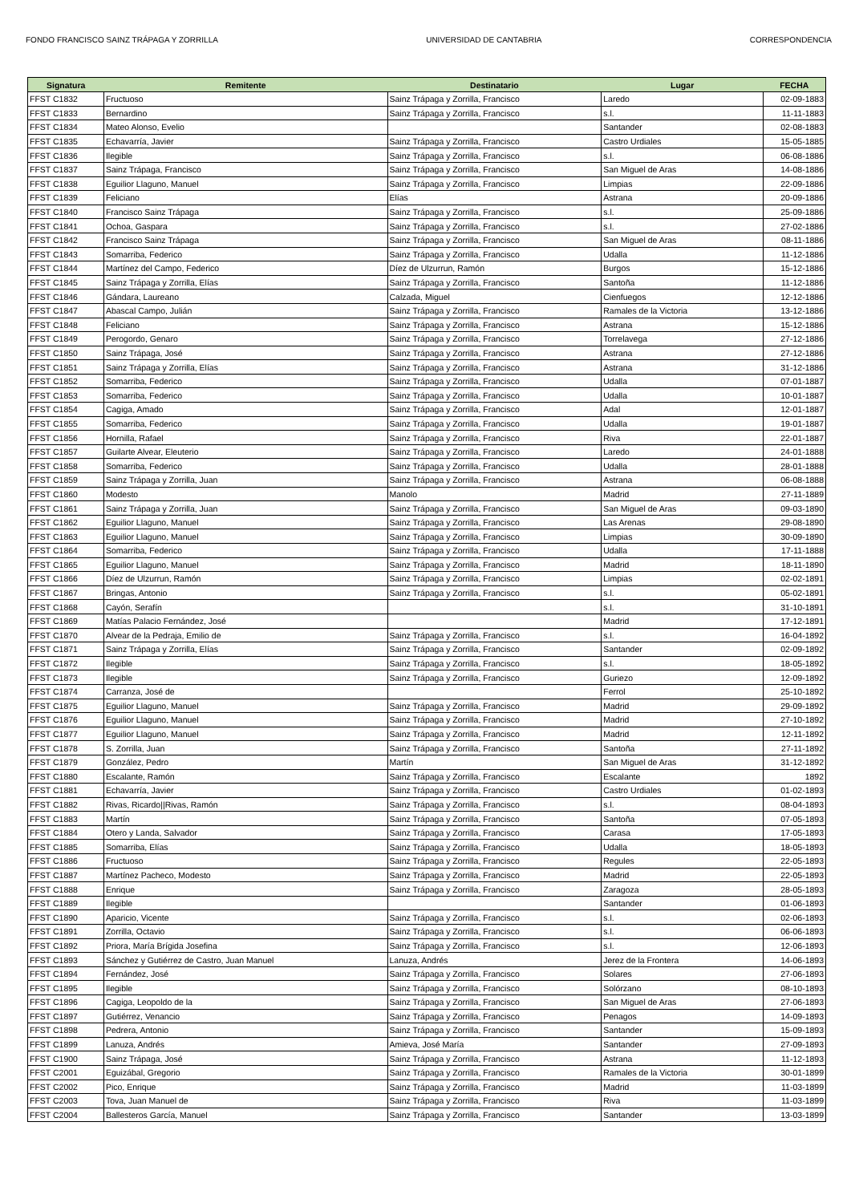FONDO FRANCISCO SAINZ TRÁPAGA Y ZORRILLA UNIVERSIDAD DE CANTABRIA CORRESPONDENCIA
| Signatura | Remitente | Destinatario | Lugar | FECHA |
| --- | --- | --- | --- | --- |
| FFST C1832 | Fructuoso | Sainz Trápaga y Zorrilla, Francisco | Laredo | 02-09-1883 |
| FFST C1833 | Bernardino | Sainz Trápaga y Zorrilla, Francisco | s.l. | 11-11-1883 |
| FFST C1834 | Mateo Alonso, Evelio | | Santander | 02-08-1883 |
| FFST C1835 | Echavarría, Javier | Sainz Trápaga y Zorrilla, Francisco | Castro Urdiales | 15-05-1885 |
| FFST C1836 | Ilegible | Sainz Trápaga y Zorrilla, Francisco | s.l. | 06-08-1886 |
| FFST C1837 | Sainz Trápaga, Francisco | Sainz Trápaga y Zorrilla, Francisco | San Miguel de Aras | 14-08-1886 |
| FFST C1838 | Eguilior Llaguno, Manuel | Sainz Trápaga y Zorrilla, Francisco | Limpias | 22-09-1886 |
| FFST C1839 | Feliciano | Elías | Astrana | 20-09-1886 |
| FFST C1840 | Francisco Sainz Trápaga | Sainz Trápaga y Zorrilla, Francisco | s.l. | 25-09-1886 |
| FFST C1841 | Ochoa, Gaspara | Sainz Trápaga y Zorrilla, Francisco | s.l. | 27-02-1886 |
| FFST C1842 | Francisco Sainz Trápaga | Sainz Trápaga y Zorrilla, Francisco | San Miguel de Aras | 08-11-1886 |
| FFST C1843 | Somarriba, Federico | Sainz Trápaga y Zorrilla, Francisco | Udalla | 11-12-1886 |
| FFST C1844 | Martínez del Campo, Federico | Díez de Ulzurrun, Ramón | Burgos | 15-12-1886 |
| FFST C1845 | Sainz Trápaga y Zorrilla, Elías | Sainz Trápaga y Zorrilla, Francisco | Santoña | 11-12-1886 |
| FFST C1846 | Gándara, Laureano | Calzada, Miguel | Cienfuegos | 12-12-1886 |
| FFST C1847 | Abascal Campo, Julián | Sainz Trápaga y Zorrilla, Francisco | Ramales de la Victoria | 13-12-1886 |
| FFST C1848 | Feliciano | Sainz Trápaga y Zorrilla, Francisco | Astrana | 15-12-1886 |
| FFST C1849 | Perogordo, Genaro | Sainz Trápaga y Zorrilla, Francisco | Torrelavega | 27-12-1886 |
| FFST C1850 | Sainz Trápaga, José | Sainz Trápaga y Zorrilla, Francisco | Astrana | 27-12-1886 |
| FFST C1851 | Sainz Trápaga y Zorrilla, Elías | Sainz Trápaga y Zorrilla, Francisco | Astrana | 31-12-1886 |
| FFST C1852 | Somarriba, Federico | Sainz Trápaga y Zorrilla, Francisco | Udalla | 07-01-1887 |
| FFST C1853 | Somarriba, Federico | Sainz Trápaga y Zorrilla, Francisco | Udalla | 10-01-1887 |
| FFST C1854 | Cagiga, Amado | Sainz Trápaga y Zorrilla, Francisco | Adal | 12-01-1887 |
| FFST C1855 | Somarriba, Federico | Sainz Trápaga y Zorrilla, Francisco | Udalla | 19-01-1887 |
| FFST C1856 | Hornilla, Rafael | Sainz Trápaga y Zorrilla, Francisco | Riva | 22-01-1887 |
| FFST C1857 | Guilarte Alvear, Eleuterio | Sainz Trápaga y Zorrilla, Francisco | Laredo | 24-01-1888 |
| FFST C1858 | Somarriba, Federico | Sainz Trápaga y Zorrilla, Francisco | Udalla | 28-01-1888 |
| FFST C1859 | Sainz Trápaga y Zorrilla, Juan | Sainz Trápaga y Zorrilla, Francisco | Astrana | 06-08-1888 |
| FFST C1860 | Modesto | Manolo | Madrid | 27-11-1889 |
| FFST C1861 | Sainz Trápaga y Zorrilla, Juan | Sainz Trápaga y Zorrilla, Francisco | San Miguel de Aras | 09-03-1890 |
| FFST C1862 | Eguilior Llaguno, Manuel | Sainz Trápaga y Zorrilla, Francisco | Las Arenas | 29-08-1890 |
| FFST C1863 | Eguilior Llaguno, Manuel | Sainz Trápaga y Zorrilla, Francisco | Limpias | 30-09-1890 |
| FFST C1864 | Somarriba, Federico | Sainz Trápaga y Zorrilla, Francisco | Udalla | 17-11-1888 |
| FFST C1865 | Eguilior Llaguno, Manuel | Sainz Trápaga y Zorrilla, Francisco | Madrid | 18-11-1890 |
| FFST C1866 | Díez de Ulzurrun, Ramón | Sainz Trápaga y Zorrilla, Francisco | Limpias | 02-02-1891 |
| FFST C1867 | Bringas, Antonio | Sainz Trápaga y Zorrilla, Francisco | s.l. | 05-02-1891 |
| FFST C1868 | Cayón, Serafín | | s.l. | 31-10-1891 |
| FFST C1869 | Matías Palacio Fernández, José | | Madrid | 17-12-1891 |
| FFST C1870 | Alvear de la Pedraja, Emilio de | Sainz Trápaga y Zorrilla, Francisco | s.l. | 16-04-1892 |
| FFST C1871 | Sainz Trápaga y Zorrilla, Elías | Sainz Trápaga y Zorrilla, Francisco | Santander | 02-09-1892 |
| FFST C1872 | Ilegible | Sainz Trápaga y Zorrilla, Francisco | s.l. | 18-05-1892 |
| FFST C1873 | Ilegible | Sainz Trápaga y Zorrilla, Francisco | Guriezo | 12-09-1892 |
| FFST C1874 | Carranza, José de | | Ferrol | 25-10-1892 |
| FFST C1875 | Eguilior Llaguno, Manuel | Sainz Trápaga y Zorrilla, Francisco | Madrid | 29-09-1892 |
| FFST C1876 | Eguilior Llaguno, Manuel | Sainz Trápaga y Zorrilla, Francisco | Madrid | 27-10-1892 |
| FFST C1877 | Eguilior Llaguno, Manuel | Sainz Trápaga y Zorrilla, Francisco | Madrid | 12-11-1892 |
| FFST C1878 | S. Zorrilla, Juan | Sainz Trápaga y Zorrilla, Francisco | Santoña | 27-11-1892 |
| FFST C1879 | González, Pedro | Martín | San Miguel de Aras | 31-12-1892 |
| FFST C1880 | Escalante, Ramón | Sainz Trápaga y Zorrilla, Francisco | Escalante | 1892 |
| FFST C1881 | Echavarría, Javier | Sainz Trápaga y Zorrilla, Francisco | Castro Urdiales | 01-02-1893 |
| FFST C1882 | Rivas, Ricardo//Rivas, Ramón | Sainz Trápaga y Zorrilla, Francisco | s.l. | 08-04-1893 |
| FFST C1883 | Martín | Sainz Trápaga y Zorrilla, Francisco | Santoña | 07-05-1893 |
| FFST C1884 | Otero y Landa, Salvador | Sainz Trápaga y Zorrilla, Francisco | Carasa | 17-05-1893 |
| FFST C1885 | Somarriba, Elías | Sainz Trápaga y Zorrilla, Francisco | Udalla | 18-05-1893 |
| FFST C1886 | Fructuoso | Sainz Trápaga y Zorrilla, Francisco | Regules | 22-05-1893 |
| FFST C1887 | Martínez Pacheco, Modesto | Sainz Trápaga y Zorrilla, Francisco | Madrid | 22-05-1893 |
| FFST C1888 | Enrique | Sainz Trápaga y Zorrilla, Francisco | Zaragoza | 28-05-1893 |
| FFST C1889 | Ilegible | | Santander | 01-06-1893 |
| FFST C1890 | Aparicio, Vicente | Sainz Trápaga y Zorrilla, Francisco | s.l. | 02-06-1893 |
| FFST C1891 | Zorrilla, Octavio | Sainz Trápaga y Zorrilla, Francisco | s.l. | 06-06-1893 |
| FFST C1892 | Priora, María Brígida Josefina | Sainz Trápaga y Zorrilla, Francisco | s.l. | 12-06-1893 |
| FFST C1893 | Sánchez y Gutiérrez de Castro, Juan Manuel | Lanuza, Andrés | Jerez de la Frontera | 14-06-1893 |
| FFST C1894 | Fernández, José | Sainz Trápaga y Zorrilla, Francisco | Solares | 27-06-1893 |
| FFST C1895 | Ilegible | Sainz Trápaga y Zorrilla, Francisco | Solórzano | 08-10-1893 |
| FFST C1896 | Cagiga, Leopoldo de la | Sainz Trápaga y Zorrilla, Francisco | San Miguel de Aras | 27-06-1893 |
| FFST C1897 | Gutiérrez, Venancio | Sainz Trápaga y Zorrilla, Francisco | Penagos | 14-09-1893 |
| FFST C1898 | Pedrera, Antonio | Sainz Trápaga y Zorrilla, Francisco | Santander | 15-09-1893 |
| FFST C1899 | Lanuza, Andrés | Amieva, José María | Santander | 27-09-1893 |
| FFST C1900 | Sainz Trápaga, José | Sainz Trápaga y Zorrilla, Francisco | Astrana | 11-12-1893 |
| FFST C2001 | Eguizábal, Gregorio | Sainz Trápaga y Zorrilla, Francisco | Ramales de la Victoria | 30-01-1899 |
| FFST C2002 | Pico, Enrique | Sainz Trápaga y Zorrilla, Francisco | Madrid | 11-03-1899 |
| FFST C2003 | Tova, Juan Manuel de | Sainz Trápaga y Zorrilla, Francisco | Riva | 11-03-1899 |
| FFST C2004 | Ballesteros García, Manuel | Sainz Trápaga y Zorrilla, Francisco | Santander | 13-03-1899 |